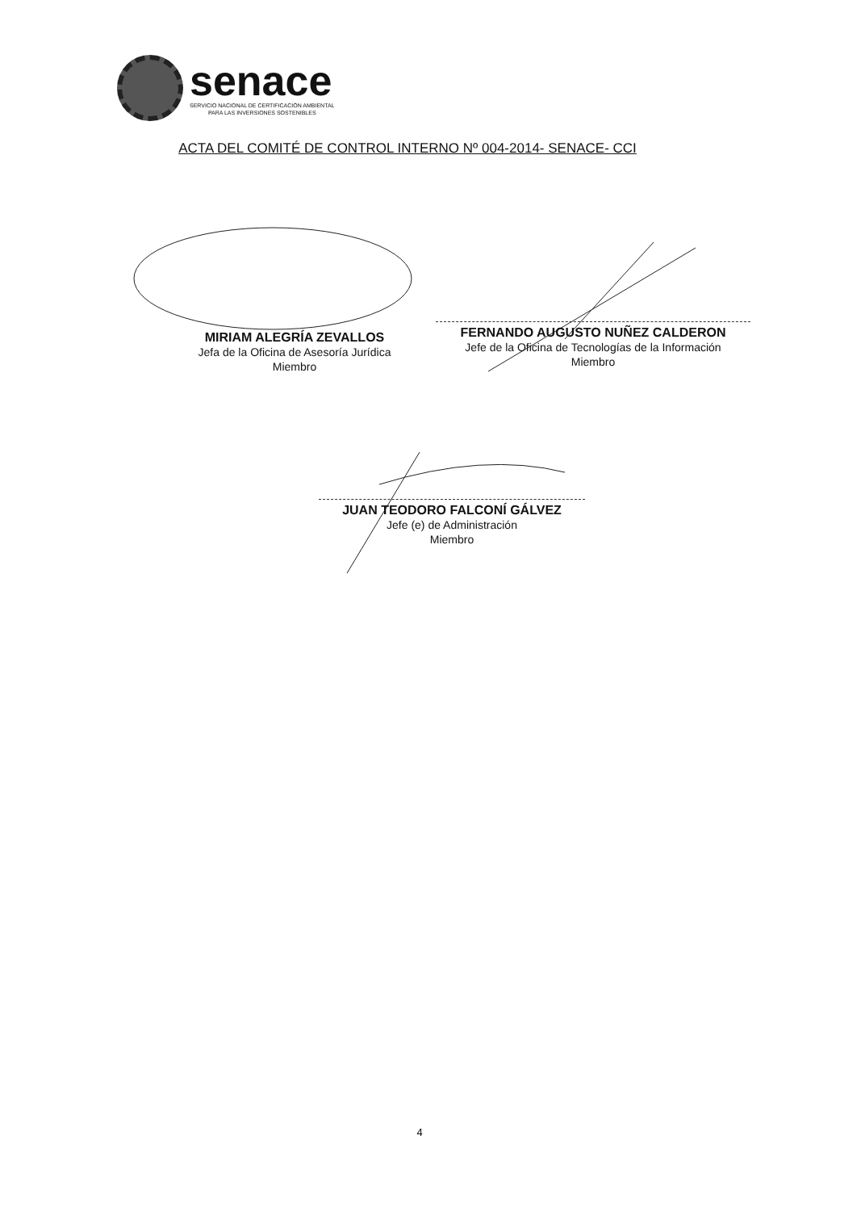senace
SERVICIO NACIONAL DE CERTIFICACIÓN AMBIENTAL
PARA LAS INVERSIONES SOSTENIBLES
ACTA DEL COMITÉ DE CONTROL INTERNO Nº 004-2014- SENACE- CCI
MIRIAM ALEGRÍA ZEVALLOS
Jefa de la Oficina de Asesoría Jurídica
Miembro
FERNANDO AUGUSTO NUÑEZ CALDERON
Jefe de la Oficina de Tecnologías de la Información
Miembro
JUAN TEODORO FALCONÍ GÁLVEZ
Jefe (e) de Administración
Miembro
4